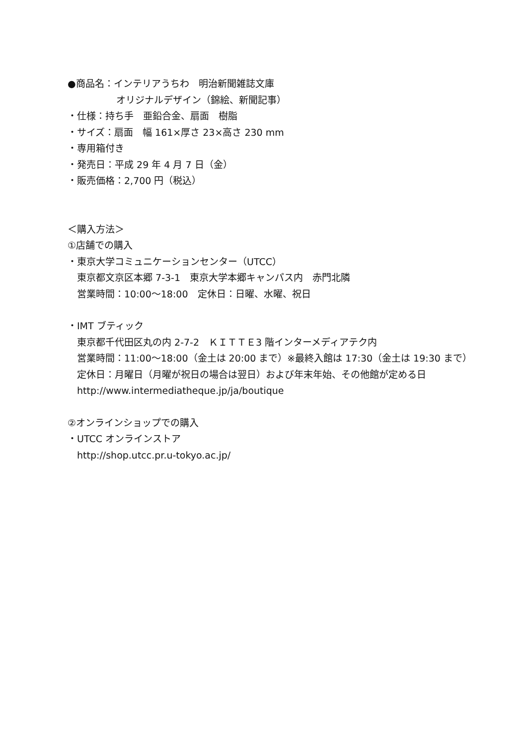●商品名：インテリアうちわ　明治新聞雑誌文庫
オリジナルデザイン（錦絵、新聞記事）
・仕様：持ち手　亜鉛合金、扇面　樹脂
・サイズ：扇面　幅 161×厚さ 23×高さ 230 mm
・専用箱付き
・発売日：平成 29 年 4 月 7 日（金）
・販売価格：2,700 円（税込）
＜購入方法＞
①店舗での購入
・東京大学コミュニケーションセンター（UTCC）
東京都文京区本郷 7-3-1　東京大学本郷キャンパス内　赤門北隣
営業時間：10:00～18:00　定休日：日曜、水曜、祝日
・IMT ブティック
東京都千代田区丸の内 2-7-2　ＫＩＴＴＥ3 階インターメディアテク内
営業時間：11:00～18:00（金土は 20:00 まで）※最終入館は 17:30（金土は 19:30 まで）
定休日：月曜日（月曜が祝日の場合は翌日）および年末年始、その他館が定める日
http://www.intermediatheque.jp/ja/boutique
②オンラインショップでの購入
・UTCC オンラインストア
http://shop.utcc.pr.u-tokyo.ac.jp/